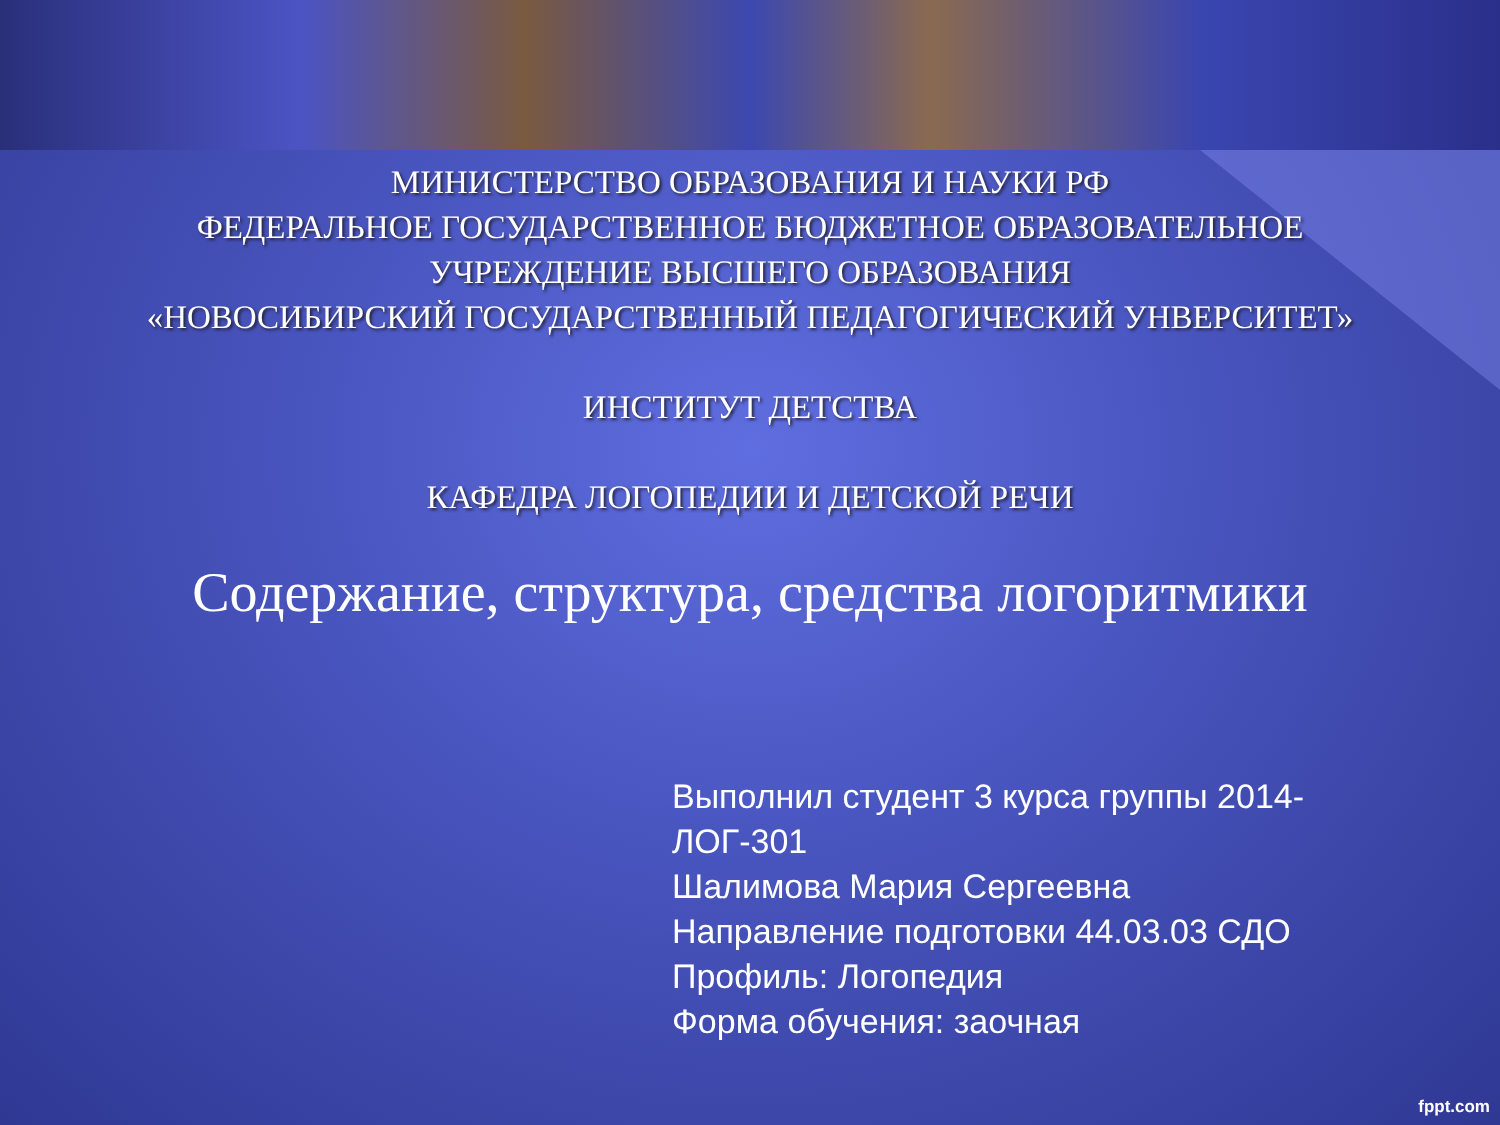МИНИСТЕРСТВО ОБРАЗОВАНИЯ И НАУКИ РФ
ФЕДЕРАЛЬНОЕ ГОСУДАРСТВЕННОЕ БЮДЖЕТНОЕ ОБРАЗОВАТЕЛЬНОЕ
УЧРЕЖДЕНИЕ ВЫСШЕГО ОБРАЗОВАНИЯ
«НОВОСИБИРСКИЙ ГОСУДАРСТВЕННЫЙ ПЕДАГОГИЧЕСКИЙ УНВЕРСИТЕТ»
ИНСТИТУТ ДЕТСТВА
КАФЕДРА ЛОГОПЕДИИ И ДЕТСКОЙ РЕЧИ
Содержание, структура, средства логоритмики
Выполнил студент 3 курса группы 2014-ЛОГ-301
Шалимова Мария Сергеевна
Направление подготовки 44.03.03 СДО
Профиль: Логопедия
Форма обучения: заочная
fppt.com